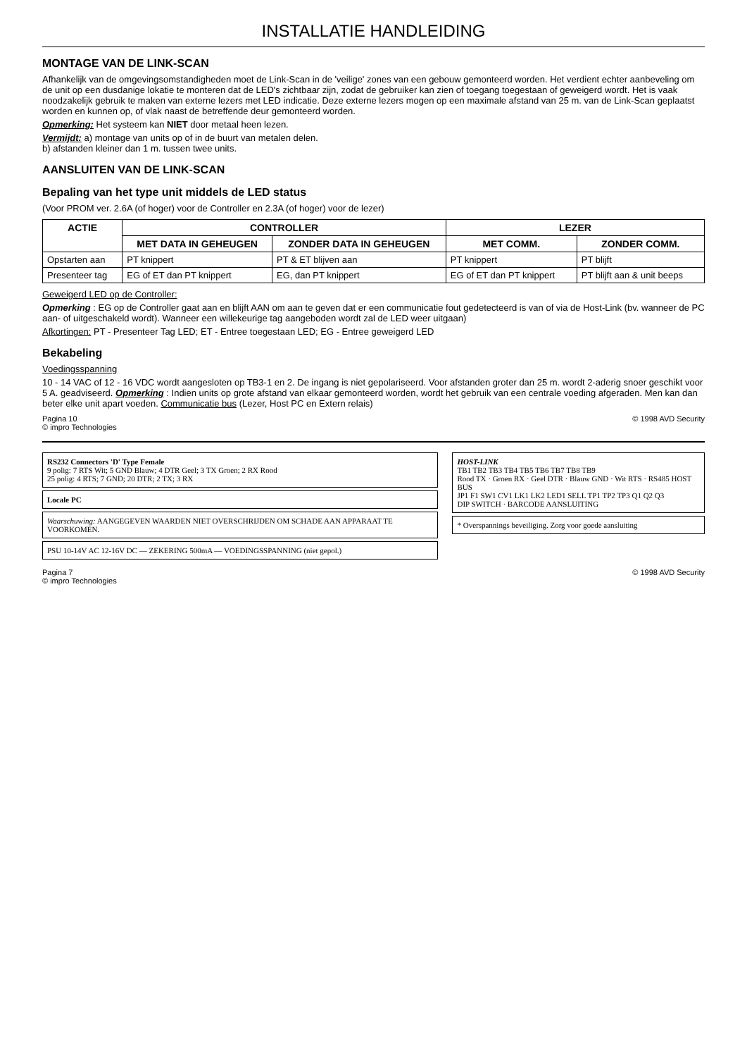INSTALLATIE HANDLEIDING
MONTAGE VAN DE LINK-SCAN
Afhankelijk van de omgevingsomstandigheden moet de Link-Scan in de 'veilige' zones van een gebouw gemonteerd worden. Het verdient echter aanbeveling om de unit op een dusdanige lokatie te monteren dat de LED's zichtbaar zijn, zodat de gebruiker kan zien of toegang toegestaan of geweigerd wordt. Het is vaak noodzakelijk gebruik te maken van externe lezers met LED indicatie. Deze externe lezers mogen op een maximale afstand van 25 m. van de Link-Scan geplaatst worden en kunnen op, of vlak naast de betreffende deur gemonteerd worden.
Opmerking: Het systeem kan NIET door metaal heen lezen.
Vermijdt: a) montage van units op of in de buurt van metalen delen.
b) afstanden kleiner dan 1 m. tussen twee units.
AANSLUITEN VAN DE LINK-SCAN
Bepaling van het type unit middels de LED status
(Voor PROM ver. 2.6A (of hoger) voor de Controller en 2.3A (of hoger) voor de lezer)
| ACTIE | CONTROLLER | | LEZER | |
| --- | --- | --- | --- | --- |
| | MET DATA IN GEHEUGEN | ZONDER DATA IN GEHEUGEN | MET COMM. | ZONDER COMM. |
| Opstarten aan | PT knippert | PT & ET blijven aan | PT knippert | PT blijft |
| Presenteer tag | EG of ET dan PT knippert | EG, dan PT knippert | EG of ET dan PT knippert | PT blijft aan & unit beeps |
Geweigerd LED op de Controller:
Opmerking : EG op de Controller gaat aan en blijft AAN om aan te geven dat er een communicatie fout gedetecteerd is van of via de Host-Link (bv. wanneer de PC aan- of uitgeschakeld wordt). Wanneer een willekeurige tag aangeboden wordt zal de LED weer uitgaan)
Afkortingen: PT - Presenteer Tag LED; ET - Entree toegestaan LED; EG - Entree geweigerd LED
Bekabeling
Voedingsspanning
10 - 14 VAC of 12 - 16 VDC wordt aangesloten op TB3-1 en 2. De ingang is niet gepolariseerd. Voor afstanden groter dan 25 m. wordt 2-aderig snoer geschikt voor 5 A. geadviseerd. Opmerking : Indien units op grote afstand van elkaar gemonteerd worden, wordt het gebruik van een centrale voeding afgeraden. Men kan dan beter elke unit apart voeden. Communicatie bus (Lezer, Host PC en Extern relais)
Pagina 10
© impro Technologies © 1998 AVD Security
RS232 Connectors 'D' Type Female
9 polig: 7 RTS Wit; 5 GND Blauw; 4 DTR Geel; 3 TX Groen; 2 RX Rood
25 polig: 4 RTS; 7 GND; 20 DTR; 2 TX; 3 RX
Locale PC
Waarschuwing: AANGEGEVEN WAARDEN NIET OVERSCHRIJDEN OM SCHADE AAN APPARAAT TE VOORKOMEN.
PSU 10-14V AC 12-16V DC — ZEKERING 500mA — VOEDINGSSPANNING (niet gepol.)
HOST-LINK
TB1 TB2 TB3 TB4 TB5 TB6 TB7 TB8 TB9
Rood TX · Groen RX · Geel DTR · Blauw GND · Wit RTS · RS485 HOST BUS
JP1 F1 SW1 CV1 LK1 LK2 LED1 SELL TP1 TP2 TP3 Q1 Q2 Q3
DIP SWITCH · BARCODE AANSLUITING
* Overspannings beveiliging. Zorg voor goede aansluiting
Pagina 7
© impro Technologies © 1998 AVD Security